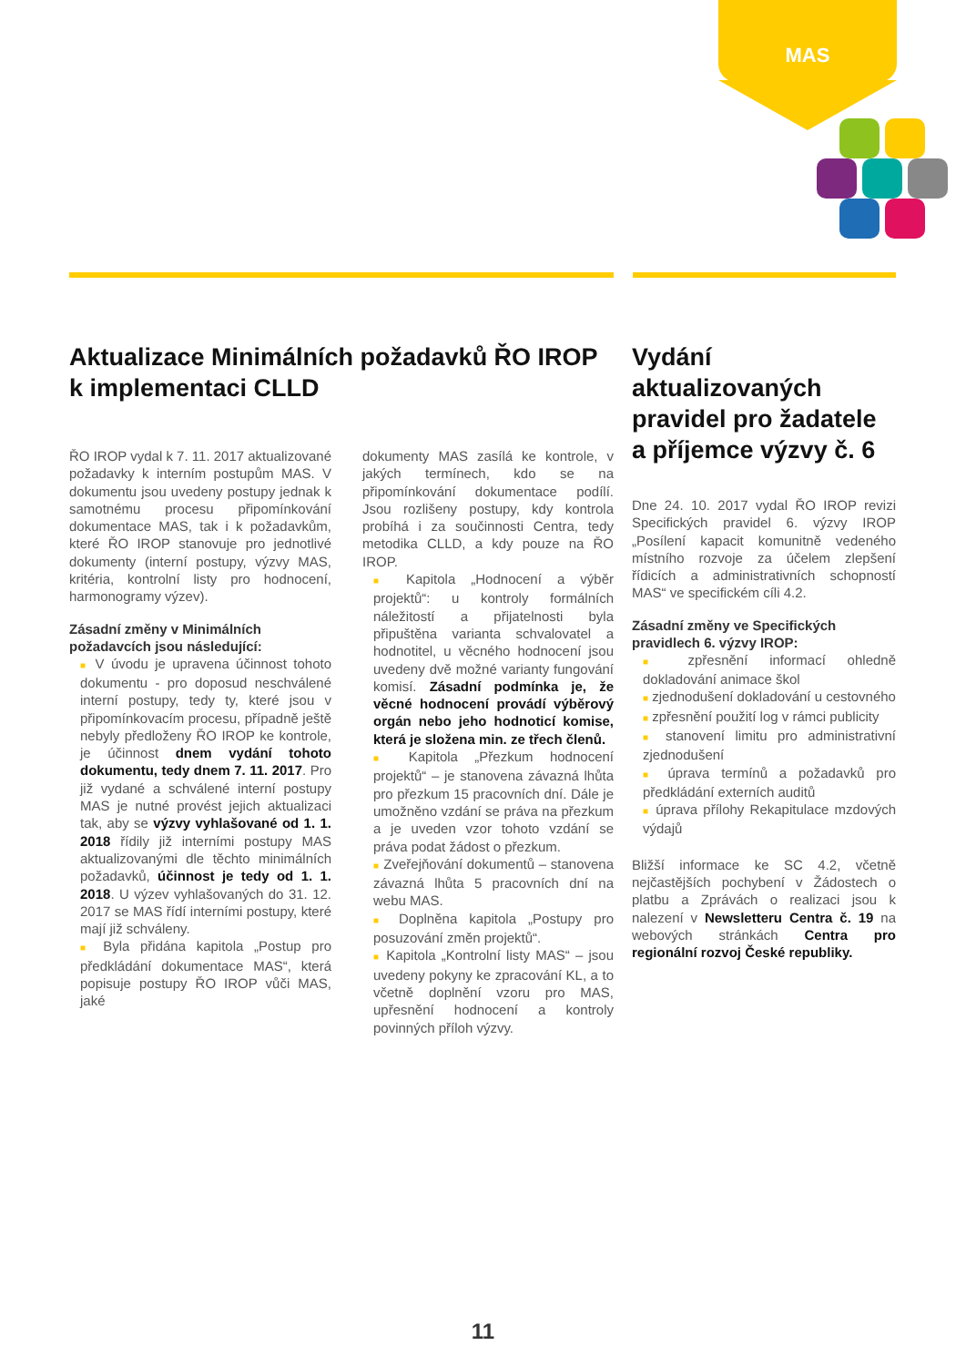MAS
Aktualizace Minimálních požadavků ŘO IROP k implementaci CLLD
ŘO IROP vydal k 7. 11. 2017 aktualizované požadavky k interním postupům MAS. V dokumentu jsou uvedeny postupy jednak k samotnému procesu připomínkování dokumentace MAS, tak i k požadavkům, které ŘO IROP stanovuje pro jednotlivé dokumenty (interní postupy, výzvy MAS, kritéria, kontrolní listy pro hodnocení, harmonogramy výzev).
Zásadní změny v Minimálních požadavcích jsou následující:
■ V úvodu je upravena účinnost tohoto dokumentu - pro doposud neschválené interní postupy, tedy ty, které jsou v připomínkovacím procesu, případně ještě nebyly předloženy ŘO IROP ke kontrole, je účinnost dnem vydání tohoto dokumentu, tedy dnem 7. 11. 2017. Pro již vydané a schválené interní postupy MAS je nutné provést jejich aktualizaci tak, aby se výzvy vyhlašované od 1. 1. 2018 řídily již interními postupy MAS aktualizovanými dle těchto minimálních požadavků, účinnost je tedy od 1. 1. 2018. U výzev vyhlašovaných do 31. 12. 2017 se MAS řídí interními postupy, které mají již schváleny.
■ Byla přidána kapitola „Postup pro předkládání dokumentace MAS“, která popisuje postupy ŘO IROP vůči MAS, jaké
dokumenty MAS zasílá ke kontrole, v jakých termínech, kdo se na připomínkování dokumentace podílí. Jsou rozlišeny postupy, kdy kontrola probíhá i za součinnosti Centra, tedy metodika CLLD, a kdy pouze na ŘO IROP.
■ Kapitola „Hodnocení a výběr projektů“: u kontroly formálních náležitostí a přijatelnosti byla připuštěna varianta schvalovatel a hodnotitel, u věcného hodnocení jsou uvedeny dvě možné varianty fungování komisí. Zásadní podmínka je, že věcné hodnocení provádí výběrový orgán nebo jeho hodnoticí komise, která je složena min. ze třech členů.
■ Kapitola „Přezkum hodnocení projektů“ – je stanovena závazná lhůta pro přezkum 15 pracovních dní. Dále je umožněno vzdání se práva na přezkum a je uveden vzor tohoto vzdání se práva podat žádost o přezkum.
■ Zveřejňování dokumentů – stanovena závazná lhůta 5 pracovních dní na webu MAS.
■ Doplněna kapitola „Postupy pro posuzování změn projektů“.
■ Kapitola „Kontrolní listy MAS“ – jsou uvedeny pokyny ke zpracování KL, a to včetně doplnění vzoru pro MAS, upřesnění hodnocení a kontroly povinných příloh výzvy.
Vydání aktualizovaných pravidel pro žadatele a příjemce výzvy č. 6
Dne 24. 10. 2017 vydal ŘO IROP revizi Specifických pravidel 6. výzvy IROP „Posílení kapacit komunitně vedeného místního rozvoje za účelem zlepšení řídicích a administrativních schopností MAS“ ve specifickém cíli 4.2.
Zásadní změny ve Specifických pravidlech 6. výzvy IROP:
■ zpřesnění informací ohledně dokladování animace škol
■ zjednodušení dokladování u cestovného
■ zpřesnění použití log v rámci publicity
■ stanovení limitu pro administrativní zjednodušení
■ úprava termínů a požadavků pro předkládání externích auditů
■ úprava přílohy Rekapitulace mzdových výdajů
Bližší informace ke SC 4.2, včetně nejčastějších pochybení v Žádostech o platbu a Zprávách o realizaci jsou k nalezení v Newsletteru Centra č. 19 na webových stránkách Centra pro regionální rozvoj České republiky.
11